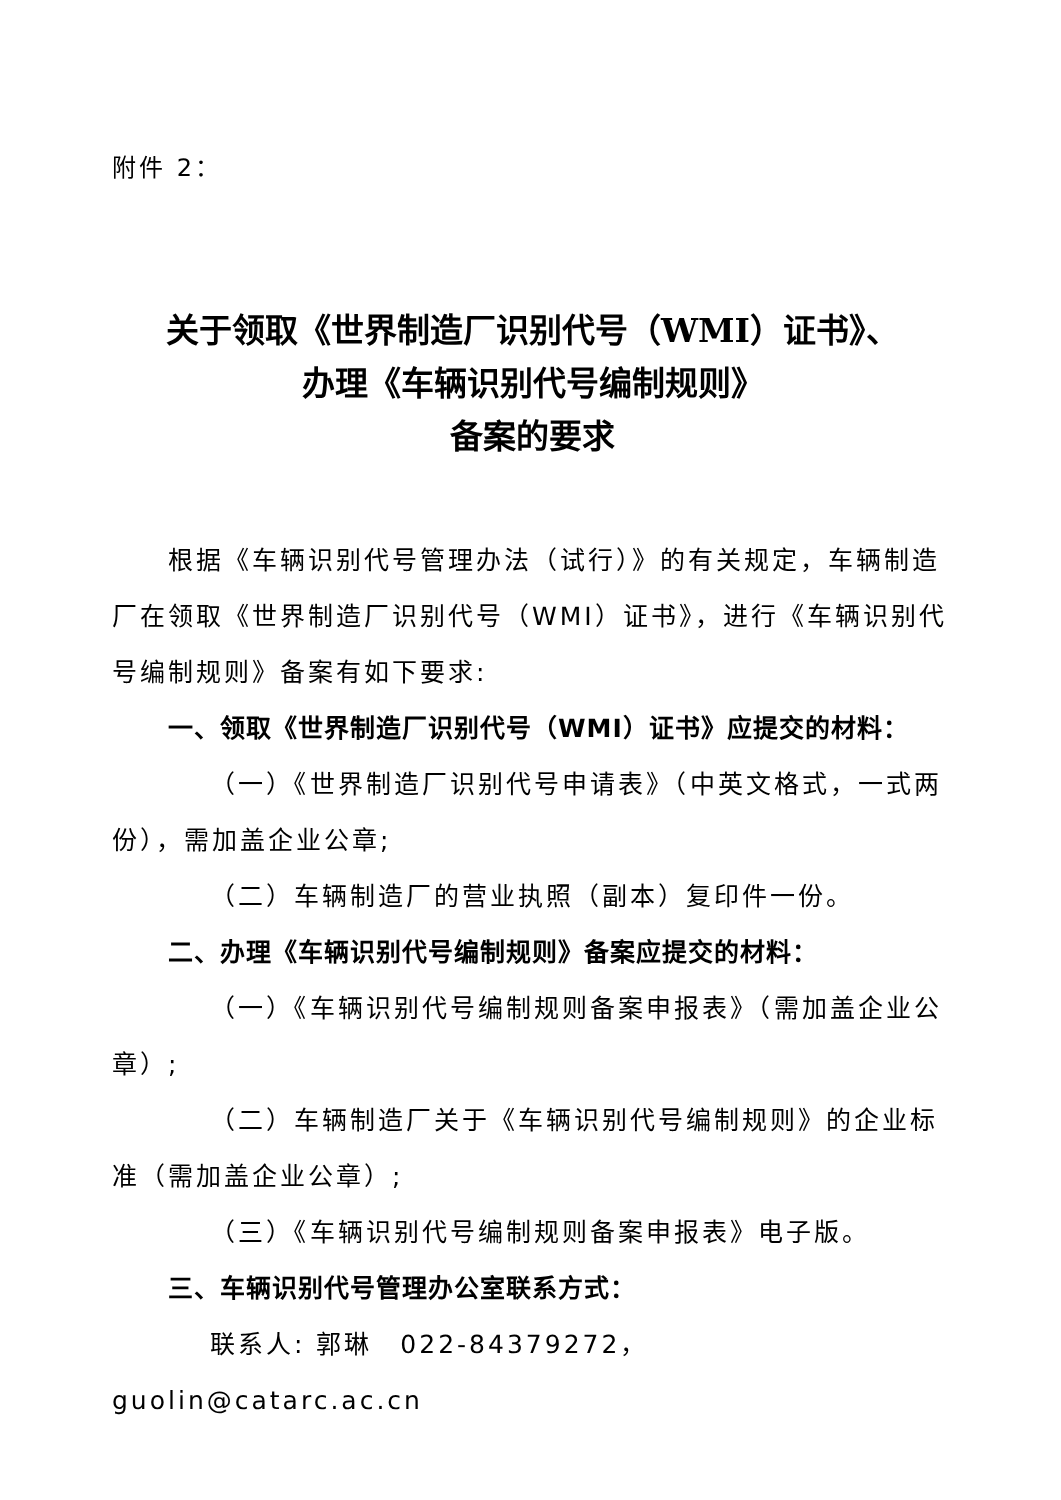附件 2：
关于领取《世界制造厂识别代号（WMI）证书》、
办理《车辆识别代号编制规则》
备案的要求
根据《车辆识别代号管理办法（试行）》的有关规定，车辆制造厂在领取《世界制造厂识别代号（WMI）证书》，进行《车辆识别代号编制规则》备案有如下要求:
一、领取《世界制造厂识别代号（WMI）证书》应提交的材料：
（一）《世界制造厂识别代号申请表》（中英文格式，一式两份），需加盖企业公章;
（二）车辆制造厂的营业执照（副本）复印件一份。
二、办理《车辆识别代号编制规则》备案应提交的材料：
（一）《车辆识别代号编制规则备案申报表》（需加盖企业公章）;
（二）车辆制造厂关于《车辆识别代号编制规则》的企业标准（需加盖企业公章）;
（三）《车辆识别代号编制规则备案申报表》电子版。
三、车辆识别代号管理办公室联系方式：
联系人: 郭琳　022-84379272，　guolin@catarc.ac.cn